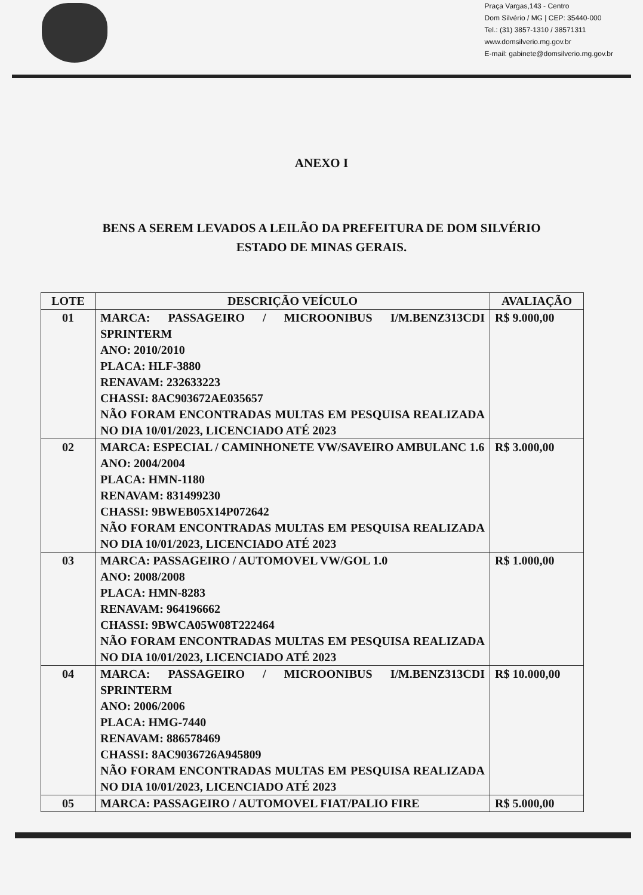Praça Vargas,143 - Centro
Dom Silvério / MG | CEP: 35440-000
Tel.: (31) 3857-1310 / 38571311
www.domsilverio.mg.gov.br
E-mail: gabinete@domsilverio.mg.gov.br
ANEXO I
BENS A SEREM LEVADOS A LEILÃO DA PREFEITURA DE DOM SILVÉRIO ESTADO DE MINAS GERAIS.
| LOTE | DESCRIÇÃO VEÍCULO | AVALIAÇÃO |
| --- | --- | --- |
| 01 | MARCA: PASSAGEIRO / MICROONIBUS I/M.BENZ313CDI SPRINTERM ANO: 2010/2010 PLACA: HLF-3880 RENAVAM: 232633223 CHASSI: 8AC903672AE035657 NÃO FORAM ENCONTRADAS MULTAS EM PESQUISA REALIZADA NO DIA 10/01/2023, LICENCIADO ATÉ 2023 | R$ 9.000,00 |
| 02 | MARCA: ESPECIAL / CAMINHONETE VW/SAVEIRO AMBULANC 1.6 ANO: 2004/2004 PLACA: HMN-1180 RENAVAM: 831499230 CHASSI: 9BWEB05X14P072642 NÃO FORAM ENCONTRADAS MULTAS EM PESQUISA REALIZADA NO DIA 10/01/2023, LICENCIADO ATÉ 2023 | R$ 3.000,00 |
| 03 | MARCA: PASSAGEIRO / AUTOMOVEL VW/GOL 1.0 ANO: 2008/2008 PLACA: HMN-8283 RENAVAM: 964196662 CHASSI: 9BWCA05W08T222464 NÃO FORAM ENCONTRADAS MULTAS EM PESQUISA REALIZADA NO DIA 10/01/2023, LICENCIADO ATÉ 2023 | R$ 1.000,00 |
| 04 | MARCA: PASSAGEIRO / MICROONIBUS I/M.BENZ313CDI SPRINTERM ANO: 2006/2006 PLACA: HMG-7440 RENAVAM: 886578469 CHASSI: 8AC9036726A945809 NÃO FORAM ENCONTRADAS MULTAS EM PESQUISA REALIZADA NO DIA 10/01/2023, LICENCIADO ATÉ 2023 | R$ 10.000,00 |
| 05 | MARCA: PASSAGEIRO / AUTOMOVEL FIAT/PALIO FIRE | R$ 5.000,00 |